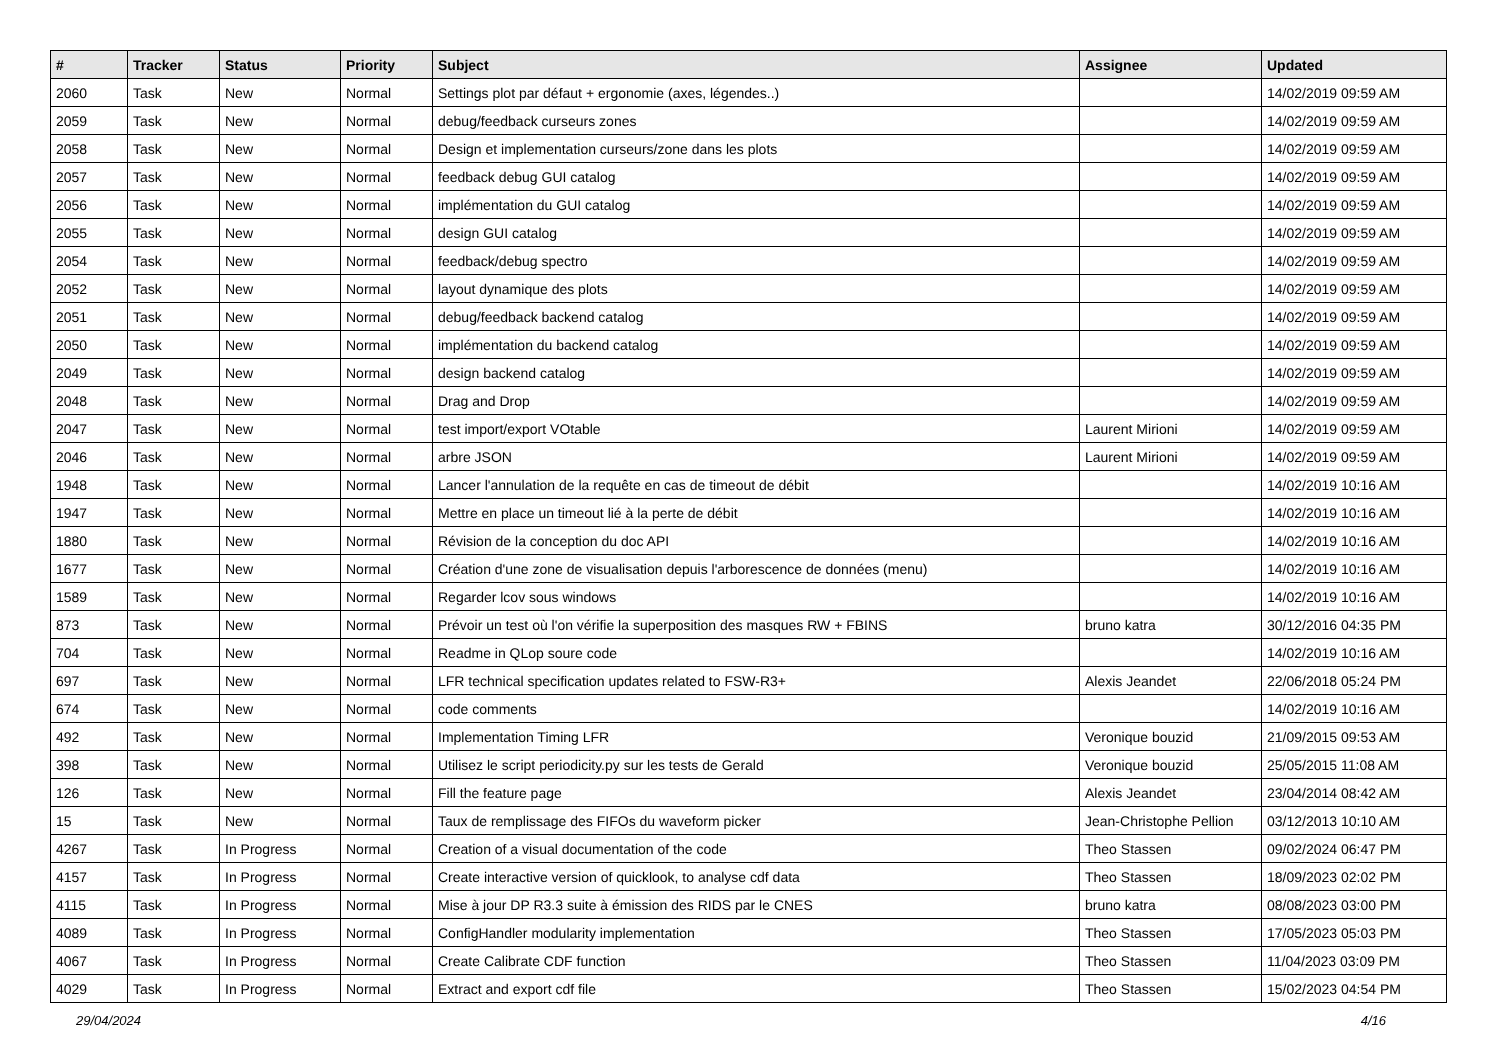| # | Tracker | Status | Priority | Subject | Assignee | Updated |
| --- | --- | --- | --- | --- | --- | --- |
| 2060 | Task | New | Normal | Settings plot par défaut + ergonomie (axes, légendes..) | | 14/02/2019 09:59 AM |
| 2059 | Task | New | Normal | debug/feedback curseurs zones | | 14/02/2019 09:59 AM |
| 2058 | Task | New | Normal | Design et implementation curseurs/zone dans les plots | | 14/02/2019 09:59 AM |
| 2057 | Task | New | Normal | feedback debug GUI catalog | | 14/02/2019 09:59 AM |
| 2056 | Task | New | Normal | implémentation du GUI catalog | | 14/02/2019 09:59 AM |
| 2055 | Task | New | Normal | design GUI catalog | | 14/02/2019 09:59 AM |
| 2054 | Task | New | Normal | feedback/debug spectro | | 14/02/2019 09:59 AM |
| 2052 | Task | New | Normal | layout dynamique des plots | | 14/02/2019 09:59 AM |
| 2051 | Task | New | Normal | debug/feedback backend catalog | | 14/02/2019 09:59 AM |
| 2050 | Task | New | Normal | implémentation du backend catalog | | 14/02/2019 09:59 AM |
| 2049 | Task | New | Normal | design backend catalog | | 14/02/2019 09:59 AM |
| 2048 | Task | New | Normal | Drag and Drop | | 14/02/2019 09:59 AM |
| 2047 | Task | New | Normal | test import/export VOtable | Laurent Mirioni | 14/02/2019 09:59 AM |
| 2046 | Task | New | Normal | arbre JSON | Laurent Mirioni | 14/02/2019 09:59 AM |
| 1948 | Task | New | Normal | Lancer l'annulation de la requête en cas de timeout de débit | | 14/02/2019 10:16 AM |
| 1947 | Task | New | Normal | Mettre en place un timeout lié à la perte de débit | | 14/02/2019 10:16 AM |
| 1880 | Task | New | Normal | Révision de la conception du doc API | | 14/02/2019 10:16 AM |
| 1677 | Task | New | Normal | Création d'une zone de visualisation depuis l'arborescence de données (menu) | | 14/02/2019 10:16 AM |
| 1589 | Task | New | Normal | Regarder lcov sous windows | | 14/02/2019 10:16 AM |
| 873 | Task | New | Normal | Prévoir un test où l'on vérifie la superposition des masques RW + FBINS | bruno katra | 30/12/2016 04:35 PM |
| 704 | Task | New | Normal | Readme in QLop soure code | | 14/02/2019 10:16 AM |
| 697 | Task | New | Normal | LFR technical specification updates related to FSW-R3+ | Alexis Jeandet | 22/06/2018 05:24 PM |
| 674 | Task | New | Normal | code comments | | 14/02/2019 10:16 AM |
| 492 | Task | New | Normal | Implementation Timing LFR | Veronique bouzid | 21/09/2015 09:53 AM |
| 398 | Task | New | Normal | Utilisez le script periodicity.py sur les tests de Gerald | Veronique bouzid | 25/05/2015 11:08 AM |
| 126 | Task | New | Normal | Fill the feature page | Alexis Jeandet | 23/04/2014 08:42 AM |
| 15 | Task | New | Normal | Taux de remplissage des FIFOs du waveform picker | Jean-Christophe Pellion | 03/12/2013 10:10 AM |
| 4267 | Task | In Progress | Normal | Creation of a visual documentation of the code | Theo Stassen | 09/02/2024 06:47 PM |
| 4157 | Task | In Progress | Normal | Create interactive version of quicklook, to analyse cdf data | Theo Stassen | 18/09/2023 02:02 PM |
| 4115 | Task | In Progress | Normal | Mise à jour DP R3.3 suite à émission des RIDS par le CNES | bruno katra | 08/08/2023 03:00 PM |
| 4089 | Task | In Progress | Normal | ConfigHandler modularity implementation | Theo Stassen | 17/05/2023 05:03 PM |
| 4067 | Task | In Progress | Normal | Create Calibrate CDF function | Theo Stassen | 11/04/2023 03:09 PM |
| 4029 | Task | In Progress | Normal | Extract and export cdf file | Theo Stassen | 15/02/2023 04:54 PM |
29/04/2024 4/16